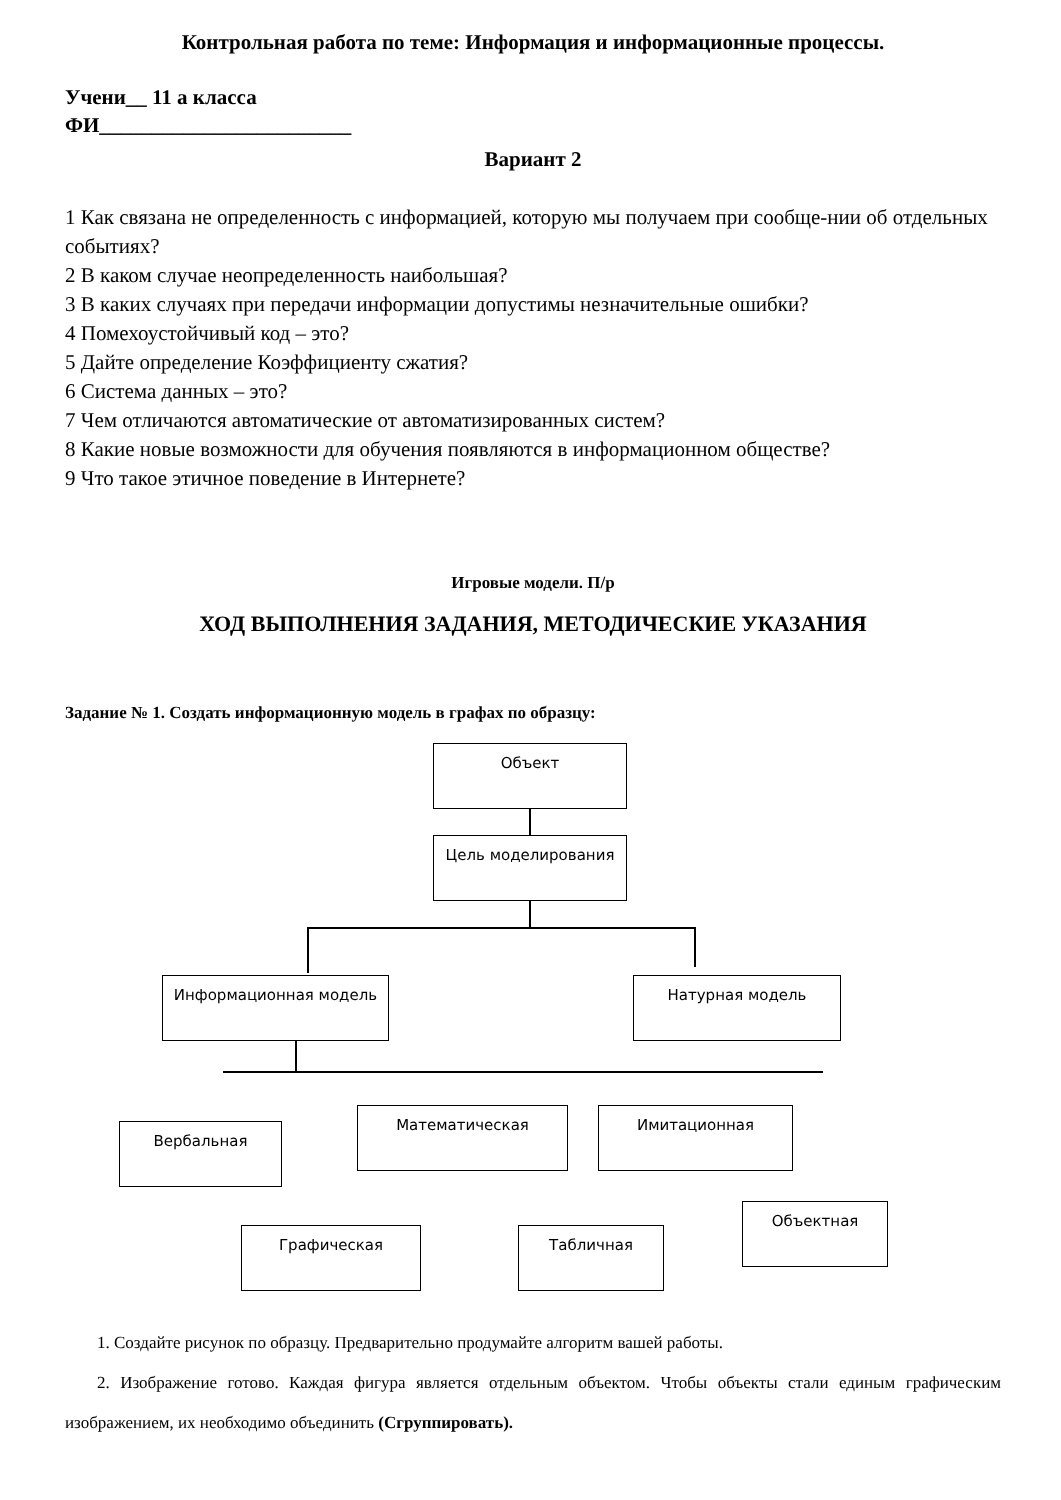Контрольная работа по теме: Информация и информационные процессы.
Учени__ 11 а класса
ФИ________________________
Вариант 2
1 Как связана не определенность с информацией, которую мы получаем при сообще-нии об отдельных событиях?
2 В каком случае неопределенность наибольшая?
3 В каких случаях при передачи информации допустимы незначительные ошибки?
4 Помехоустойчивый код – это?
5 Дайте определение Коэффициенту сжатия?
6 Система данных – это?
7 Чем отличаются автоматические от автоматизированных систем?
8 Какие новые возможности для обучения появляются в информационном обществе?
9 Что такое этичное поведение в Интернете?
Игровые модели. П/р
ХОД ВЫПОЛНЕНИЯ ЗАДАНИЯ, МЕТОДИЧЕСКИЕ УКАЗАНИЯ
Задание № 1. Создать информационную модель в графах по образцу:
Объект
Цель моделирования
Информационная модель Натурная модель
Вербальная
Математическая Имитационная
Графическая Табличная
Объектная
1. Создайте рисунок по образцу. Предварительно продумайте алгоритм вашей работы.
2. Изображение готово. Каждая фигура является отдельным объектом. Чтобы объекты стали единым графическим изображением, их необходимо объединить (Сгруппировать).